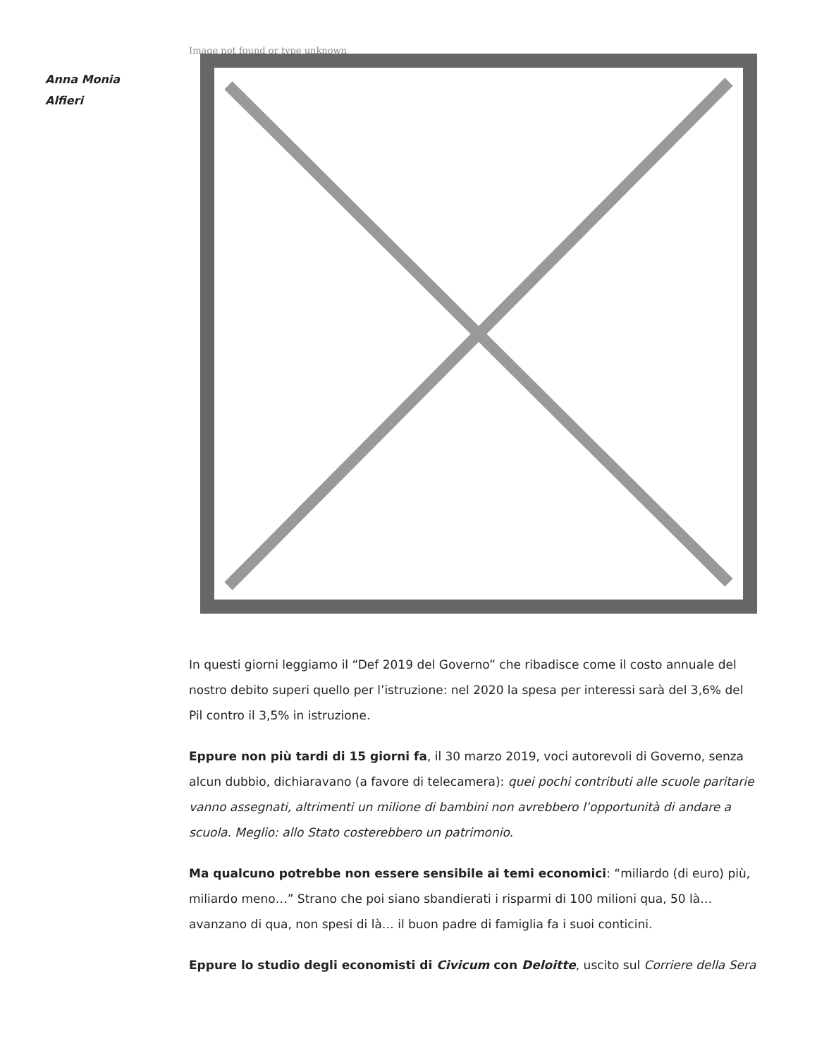Anna Monia
Alfieri
Image not found or type unknown
In questi giorni leggiamo il “Def 2019 del Governo” che ribadisce come il costo annuale del nostro debito superi quello per l’istruzione: nel 2020 la spesa per interessi sarà del 3,6% del Pil contro il 3,5% in istruzione.
Eppure non più tardi di 15 giorni fa, il 30 marzo 2019, voci autorevoli di Governo, senza alcun dubbio, dichiaravano (a favore di telecamera): quei pochi contributi alle scuole paritarie vanno assegnati, altrimenti un milione di bambini non avrebbero l’opportunità di andare a scuola. Meglio: allo Stato costerebbero un patrimonio.
Ma qualcuno potrebbe non essere sensibile ai temi economici: “miliardo (di euro) più, miliardo meno…” Strano che poi siano sbandierati i risparmi di 100 milioni qua, 50 là…avanzano di qua, non spesi di là… il buon padre di famiglia fa i suoi conticini.
Eppure lo studio degli economisti di Civicum con Deloitte, uscito sul Corriere della Sera